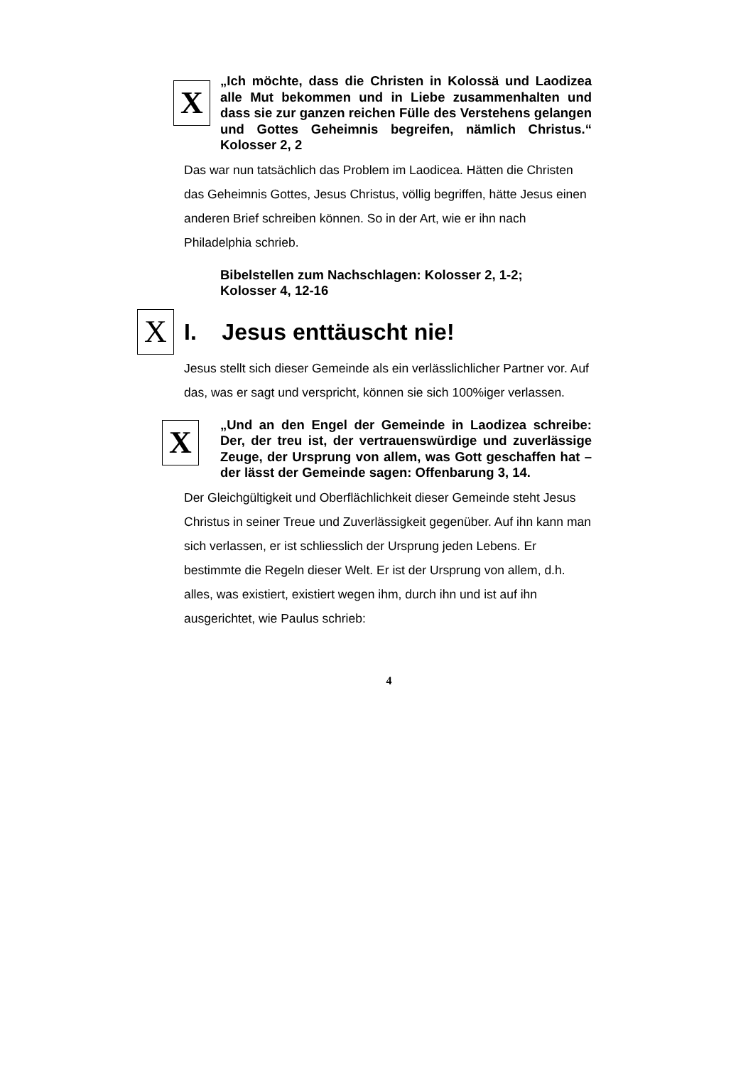X
„Ich möchte, dass die Christen in Kolossä und Laodizea alle Mut bekommen und in Liebe zusammenhalten und dass sie zur ganzen reichen Fülle des Verstehens gelangen und Gottes Geheimnis begreifen, nämlich Christus.“ Kolosser 2, 2
Das war nun tatsächlich das Problem im Laodicea. Hätten die Christen das Geheimnis Gottes, Jesus Christus, völlig begriffen, hätte Jesus einen anderen Brief schreiben können. So in der Art, wie er ihn nach Philadelphia schrieb.
Bibelstellen zum Nachschlagen: Kolosser 2, 1-2;
Kolosser 4, 12-16
X I. Jesus enttäuscht nie!
Jesus stellt sich dieser Gemeinde als ein verlässlichlicher Partner vor. Auf das, was er sagt und verspricht, können sie sich 100%iger verlassen.
X
„Und an den Engel der Gemeinde in Laodizea schreibe: Der, der treu ist, der vertrauenswürdige und zuverlässige Zeuge, der Ursprung von allem, was Gott geschaffen hat – der lässt der Gemeinde sagen: Offenbarung 3, 14.
Der Gleichgültigkeit und Oberflächlichkeit dieser Gemeinde steht Jesus Christus in seiner Treue und Zuverlässigkeit gegenüber. Auf ihn kann man sich verlassen, er ist schliesslich der Ursprung jeden Lebens. Er bestimmte die Regeln dieser Welt. Er ist der Ursprung von allem, d.h. alles, was existiert, existiert wegen ihm, durch ihn und ist auf ihn ausgerichtet, wie Paulus schrieb:
4